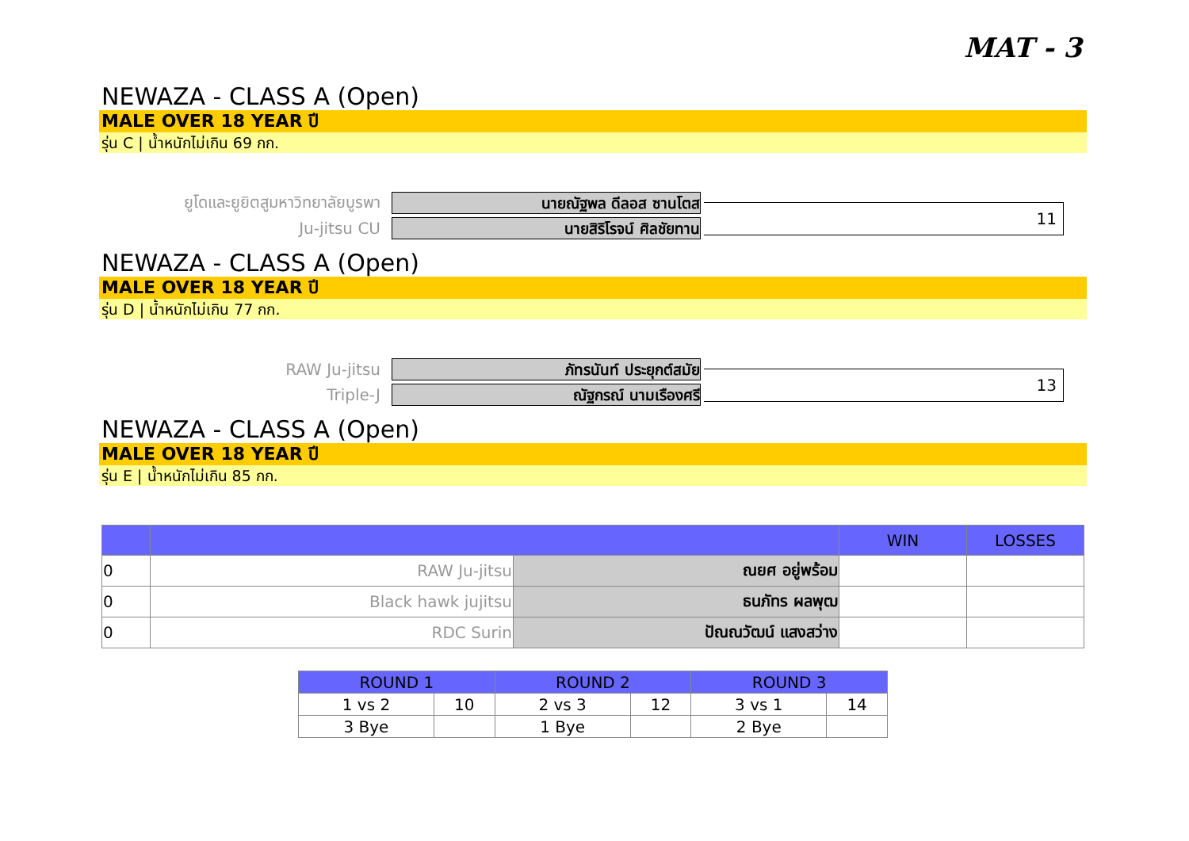MAT - 3
NEWAZA - CLASS A (Open)
MALE OVER 18 YEAR ปี
รุ่น C | น้ำหนักไม่เกิน 69 กก.
ยูโดและยูยิตสูมหาวิทยาลัยบูรพา
นายณัฐพล ดีลอส ซานโตส
Ju-jitsu CU
นายสิริโรจน์ ศิลชัยทาน
11
NEWAZA - CLASS A (Open)
MALE OVER 18 YEAR ปี
รุ่น D | น้ำหนักไม่เกิน 77 กก.
RAW Ju-jitsu
ภัทรนันท์ ประยุกต์สมัย
Triple-J
ณัฐกรณ์ นามเรืองศรี
13
NEWAZA - CLASS A (Open)
MALE OVER 18 YEAR ปี
รุ่น E | น้ำหนักไม่เกิน 85 กก.
| | | | WIN | LOSSES |
| --- | --- | --- | --- | --- |
| 0 | RAW Ju-jitsu | ณยศ อยู่พร้อม | | |
| 0 | Black hawk jujitsu | ธนภัทร ผลพุฒ | | |
| 0 | RDC Surin | ปัณณวัฒน์ แสงสว่าง | | |
| ROUND 1 | | ROUND 2 | | ROUND 3 | |
| --- | --- | --- | --- | --- | --- |
| 1 vs 2 | 10 | 2 vs 3 | 12 | 3 vs 1 | 14 |
| 3 Bye | | 1 Bye | | 2 Bye | |